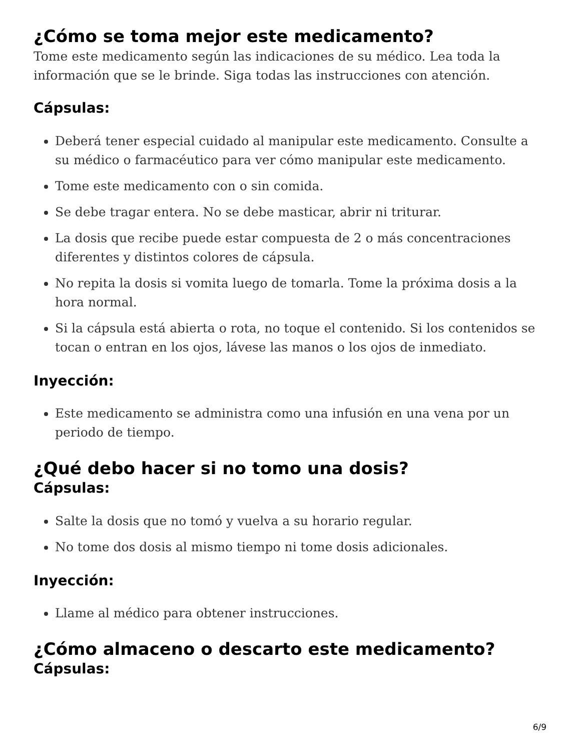¿Cómo se toma mejor este medicamento?
Tome este medicamento según las indicaciones de su médico. Lea toda la información que se le brinde. Siga todas las instrucciones con atención.
Cápsulas:
Deberá tener especial cuidado al manipular este medicamento. Consulte a su médico o farmacéutico para ver cómo manipular este medicamento.
Tome este medicamento con o sin comida.
Se debe tragar entera. No se debe masticar, abrir ni triturar.
La dosis que recibe puede estar compuesta de 2 o más concentraciones diferentes y distintos colores de cápsula.
No repita la dosis si vomita luego de tomarla. Tome la próxima dosis a la hora normal.
Si la cápsula está abierta o rota, no toque el contenido. Si los contenidos se tocan o entran en los ojos, lávese las manos o los ojos de inmediato.
Inyección:
Este medicamento se administra como una infusión en una vena por un periodo de tiempo.
¿Qué debo hacer si no tomo una dosis?
Cápsulas:
Salte la dosis que no tomó y vuelva a su horario regular.
No tome dos dosis al mismo tiempo ni tome dosis adicionales.
Inyección:
Llame al médico para obtener instrucciones.
¿Cómo almaceno o descarto este medicamento?
Cápsulas:
6/9